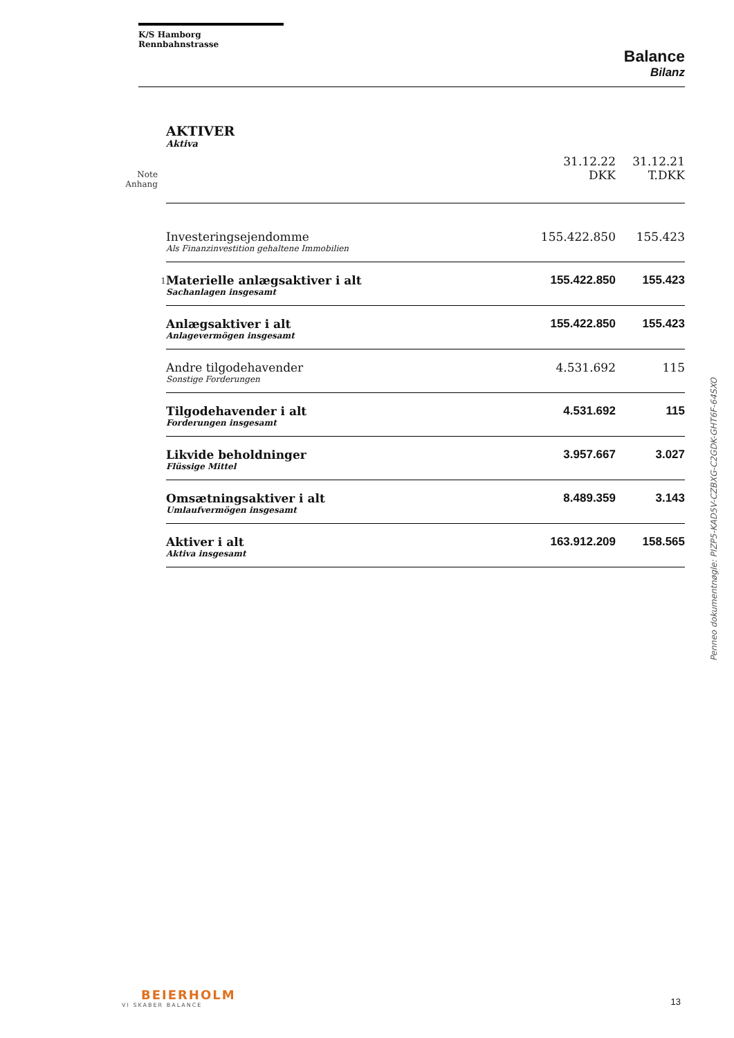K/S Hamborg Rennbahnstrasse
Balance
Bilanz
| | AKTIVER Aktiva | | |
| Note Anhang | | 31.12.22 DKK | 31.12.21 T.DKK |
| | Investeringsejendomme Als Finanzinvestition gehaltene Immobilien | 155.422.850 | 155.423 |
| 1 | Materielle anlægsaktiver i alt Sachanlagen insgesamt | 155.422.850 | 155.423 |
| | Anlægsaktiver i alt Anlagevermögen insgesamt | 155.422.850 | 155.423 |
| | Andre tilgodehavender Sonstige Forderungen | 4.531.692 | 115 |
| | Tilgodehavender i alt Forderungen insgesamt | 4.531.692 | 115 |
| | Likvide beholdninger Flüssige Mittel | 3.957.667 | 3.027 |
| | Omsætningsaktiver i alt Umlaufvermögen insgesamt | 8.489.359 | 3.143 |
| | Aktiver i alt Aktiva insgesamt | 163.912.209 | 158.565 |
Penneo dokumentnøgle: PIZP5-KAD5V-CZBXG-C2GDK-GHT6F-64SXO
BEIERHOLM
VI SKABER BALANCE
13